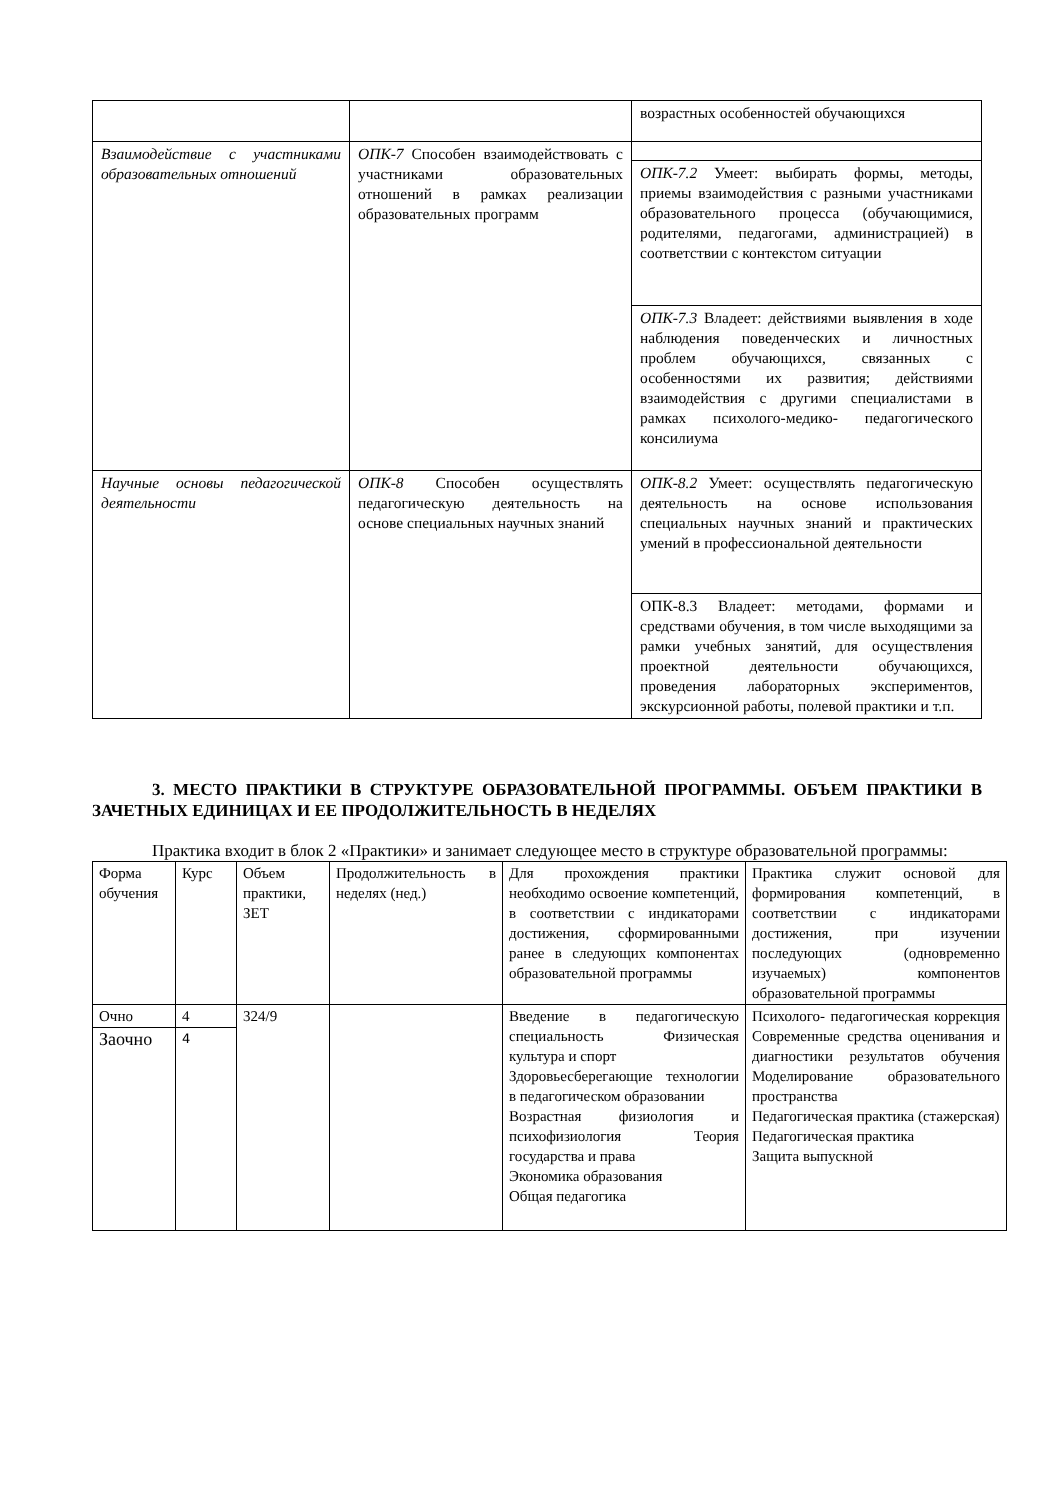| | | возрастных особенностей обучающихся |
| Взаимодействие с участниками образовательных отношений | ОПК-7 Способен взаимодействовать с участниками образовательных отношений в рамках реализации образовательных программ | |
| | | ОПК-7.2 Умеет: выбирать формы, методы, приемы взаимодействия с разными участниками образовательного процесса (обучающимися, родителями, педагогами, администрацией) в соответствии с контекстом ситуации |
| | | ОПК-7.3 Владеет: действиями выявления в ходе наблюдения поведенческих и личностных проблем обучающихся, связанных с особенностями их развития; действиями взаимодействия с другими специалистами в рамках психолого-медико- педагогического консилиума |
| Научные основы педагогической деятельности | ОПК-8 Способен осуществлять педагогическую деятельность на основе специальных научных знаний | ОПК-8.2 Умеет: осуществлять педагогическую деятельность на основе использования специальных научных знаний и практических умений в профессиональной деятельности |
| | | ОПК-8.3 Владеет: методами, формами и средствами обучения, в том числе выходящими за рамки учебных занятий, для осуществления проектной деятельности обучающихся, проведения лабораторных экспериментов, экскурсионной работы, полевой практики и т.п. |
3. МЕСТО ПРАКТИКИ В СТРУКТУРЕ ОБРАЗОВАТЕЛЬНОЙ ПРОГРАММЫ. ОБЪЕМ ПРАКТИКИ В ЗАЧЕТНЫХ ЕДИНИЦАХ И ЕЕ ПРОДОЛЖИТЕЛЬНОСТЬ В НЕДЕЛЯХ
Практика входит в блок 2 «Практики» и занимает следующее место в структуре образовательной программы:
| Форма обучения | Курс | Объем практики, ЗЕТ | Продолжительность в неделях (нед.) | Для прохождения практики необходимо освоение компетенций, в соответствии с индикаторами достижения, сформированными ранее в следующих компонентах образовательной программы | Практика служит основой для формирования компетенций, в соответствии с индикаторами достижения, при изучении последующих (одновременно изучаемых) компонентов образовательной программы |
| Очно | 4 | 324/9 | | Введение в педагогическую специальность Физическая культура и спорт Здоровьесберегающие технологии в педагогическом образовании Возрастная физиология и психофизиология Теория государства и права Экономика образования Общая педагогика | Психолого- педагогическая коррекция Современные средства оценивания и диагностики результатов обучения Моделирование образовательного пространства Педагогическая практика (стажерская) Педагогическая практика Защита выпускной |
| Заочно | 4 | | | | |